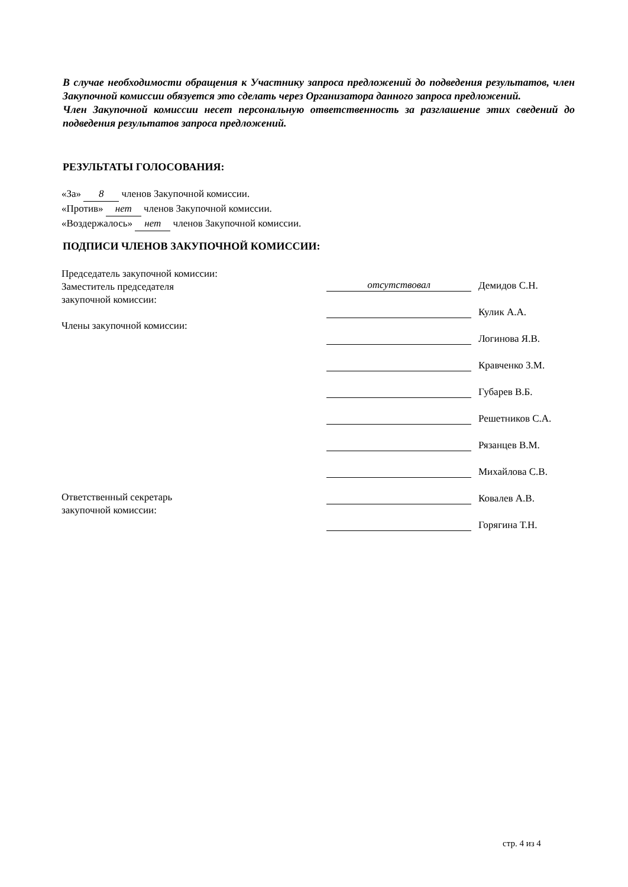В случае необходимости обращения к Участнику запроса предложений до подведения результатов, член Закупочной комиссии обязуется это сделать через Организатора данного запроса предложений.
Член Закупочной комиссии несет персональную ответственность за разглашение этих сведений до подведения результатов запроса предложений.
РЕЗУЛЬТАТЫ ГОЛОСОВАНИЯ:
«За» 8 членов Закупочной комиссии.
«Против» нет членов Закупочной комиссии.
«Воздержалось» нет членов Закупочной комиссии.
ПОДПИСИ ЧЛЕНОВ ЗАКУПОЧНОЙ КОМИССИИ:
Председатель закупочной комиссии:
Заместитель председателя
закупочной комиссии:
Члены закупочной комиссии:
Ответственный секретарь
закупочной комиссии:
отсутствовал Демидов С.Н.
Кулик А.А.
Логинова Я.В.
Кравченко З.М.
Губарев В.Б.
Решетников С.А.
Рязанцев В.М.
Михайлова С.В.
Ковалев А.В.
Горягина Т.Н.
стр. 4 из 4